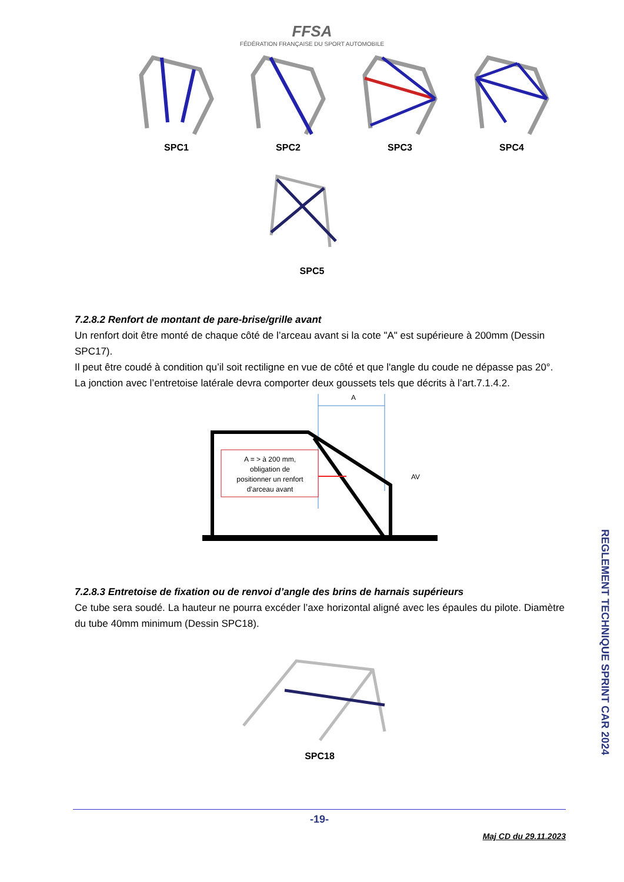FFSA
FÉDÉRATION FRANÇAISE DU SPORT AUTOMOBILE
SPC1 SPC2 SPC3 SPC4
SPC5
7.2.8.2 Renfort de montant de pare-brise/grille avant
Un renfort doit être monté de chaque côté de l’arceau avant si la cote "A" est supérieure à 200mm (Dessin SPC17).
Il peut être coudé à condition qu’il soit rectiligne en vue de côté et que l'angle du coude ne dépasse pas 20°.
La jonction avec l’entretoise latérale devra comporter deux goussets tels que décrits à l’art.7.1.4.2.
A
A = > à 200 mm,
obligation de
positionner un renfort
d’arceau avant
AV
7.2.8.3 Entretoise de fixation ou de renvoi d’angle des brins de harnais supérieurs
Ce tube sera soudé. La hauteur ne pourra excéder l’axe horizontal aligné avec les épaules du pilote. Diamètre du tube 40mm minimum (Dessin SPC18).
SPC18
REGLEMENT TECHNIQUE SPRINT CAR 2024
-19-
Maj CD du 29.11.2023